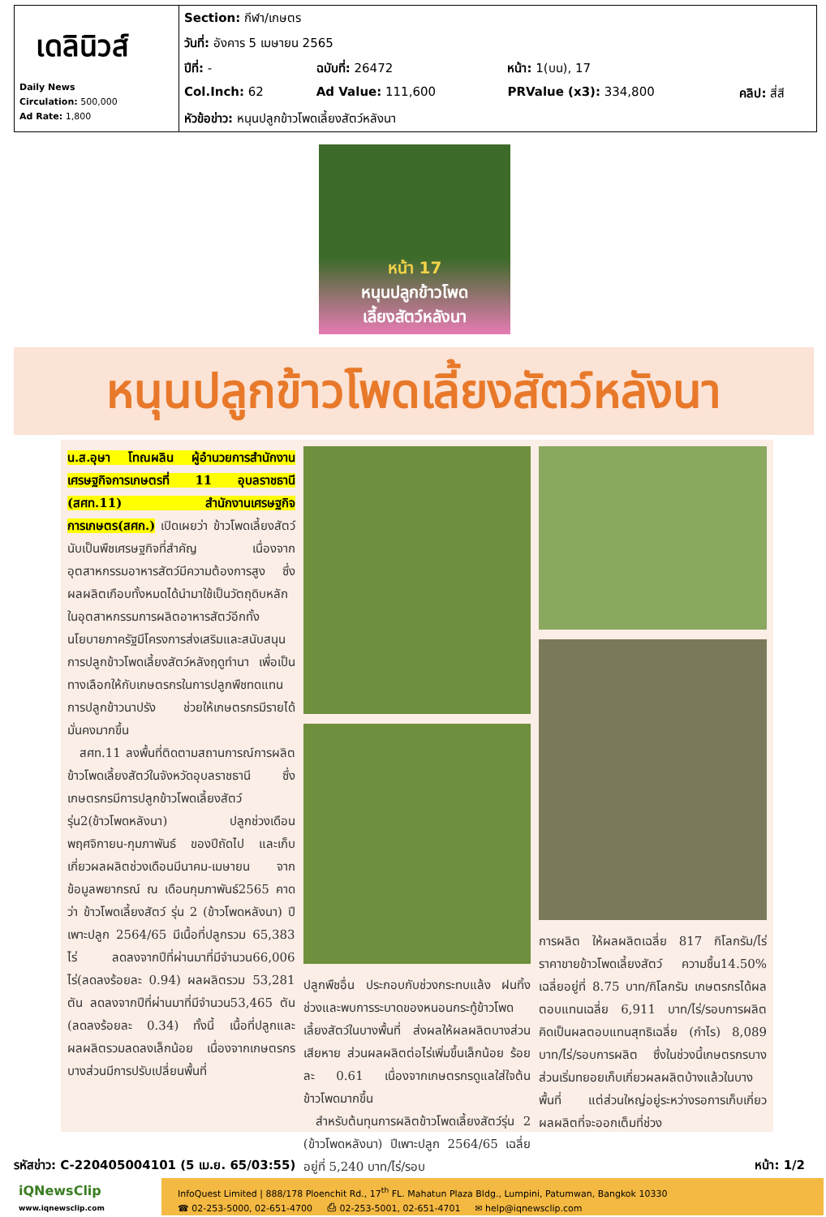| เดลินิวส์ Daily News Circulation: 500,000 Ad Rate: 1,800 | Section: กีฬา/เกษตร | | | |
| | วันที่: อังคาร 5 เมษายน 2565 | | | |
| | ปีที่: - | ฉบับที่: 26472 | หน้า: 1(บน), 17 | |
| | Col.Inch: 62 | Ad Value: 111,600 | PRValue (x3): 334,800 | คลิป: สี่สี |
| | หัวข้อข่าว: หนุนปลูกข้าวโพดเลี้ยงสัตว์หลังนา | | | |
หน้า 17
หนุนปลูกข้าวโพด
เลี้ยงสัตว์หลังนา
หนุนปลูกข้าวโพดเลี้ยงสัตว์หลังนา
น.ส.อุษา โทณผลิน ผู้อำนวยการสำนักงานเศรษฐกิจการเกษตรที่ 11 อุบลราชธานี (สศท.11) สำนักงานเศรษฐกิจการเกษตร(สศก.) เปิดเผยว่า ข้าวโพดเลี้ยงสัตว์นับเป็นพืชเศรษฐกิจที่สำคัญ เนื่องจากอุตสาหกรรมอาหารสัตว์มีความต้องการสูง ซึ่งผลผลิตเกือบทั้งหมดได้นำมาใช้เป็นวัตถุดิบหลักในอุตสาหกรรมการผลิตอาหารสัตว์อีกทั้งนโยบายภาครัฐมีโครงการส่งเสริมและสนับสนุนการปลูกข้าวโพดเลี้ยงสัตว์หลังฤดูทำนา เพื่อเป็นทางเลือกให้กับเกษตรกรในการปลูกพืชทดแทนการปลูกข้าวนาปรัง ช่วยให้เกษตรกรมีรายได้มั่นคงมากขึ้น
 สศท.11 ลงพื้นที่ติดตามสถานการณ์การผลิตข้าวโพดเลี้ยงสัตว์ในจังหวัดอุบลราชธานี ซึ่งเกษตรกรมีการปลูกข้าวโพดเลี้ยงสัตว์ รุ่น2(ข้าวโพดหลังนา) ปลูกช่วงเดือนพฤศจิกายน-กุมภาพันธ์ ของปีถัดไป และเก็บเกี่ยวผลผลิตช่วงเดือนมีนาคม-เมษายน จากข้อมูลพยากรณ์ ณ เดือนกุมภาพันธ์2565 คาดว่า ข้าวโพดเลี้ยงสัตว์ รุ่น 2 (ข้าวโพดหลังนา) ปีเพาะปลูก 2564/65 มีเนื้อที่ปลูกรวม 65,383 ไร่ ลดลงจากปีที่ผ่านมาที่มีจำนวน66,006 ไร่(ลดลงร้อยละ 0.94) ผลผลิตรวม 53,281 ตัน ลดลงจากปีที่ผ่านมาที่มีจำนวน53,465 ตัน (ลดลงร้อยละ 0.34) ทั้งนี้ เนื้อที่ปลูกและผลผลิตรวมลดลงเล็กน้อย เนื่องจากเกษตรกรบางส่วนมีการปรับเปลี่ยนพื้นที่
ปลูกพืชอื่น ประกอบกับช่วงกระทบแล้ง ฝนทิ้งช่วงและพบการระบาดของหนอนกระทู้ข้าวโพดเลี้ยงสัตว์ในบางพื้นที่ ส่งผลให้ผลผลิตบางส่วนเสียหาย ส่วนผลผลิตต่อไร่เพิ่มขึ้นเล็กน้อย ร้อยละ 0.61 เนื่องจากเกษตรกรดูแลใส่ใจต้นข้าวโพดมากขึ้น
 สำหรับต้นทุนการผลิตข้าวโพดเลี้ยงสัตว์รุ่น 2 (ข้าวโพดหลังนา) ปีเพาะปลูก 2564/65 เฉลี่ยอยู่ที่ 5,240 บาท/ไร่/รอบ
การผลิต ให้ผลผลิตเฉลี่ย 817 กิโลกรัม/ไร่ ราคาขายข้าวโพดเลี้ยงสัตว์ ความชื้น14.50% เฉลี่ยอยู่ที่ 8.75 บาท/กิโลกรัม เกษตรกรได้ผลตอบแทนเฉลี่ย 6,911 บาท/ไร่/รอบการผลิต คิดเป็นผลตอบแทนสุทธิเฉลี่ย (กำไร) 8,089 บาท/ไร่/รอบการผลิต ซึ่งในช่วงนี้เกษตรกรบางส่วนเริ่มทยอยเก็บเกี่ยวผลผลิตบ้างแล้วในบางพื้นที่ แต่ส่วนใหญ่อยู่ระหว่างรอการเก็บเกี่ยวผลผลิตที่จะออกเต็มที่ช่วง
รหัสข่าว: C-220405004101 (5 เม.ย. 65/03:55) หน้า: 1/2
iQNewsClip
www.iqnewsclip.com
InfoQuest Limited | 888/178 Ploenchit Rd., 17<sup>th</sup> FL. Mahatun Plaza Bldg., Lumpini, Patumwan, Bangkok 10330
☎ 02-253-5000, 02-651-4700   ⎙ 02-253-5001, 02-651-4701   ✉ help@iqnewsclip.com